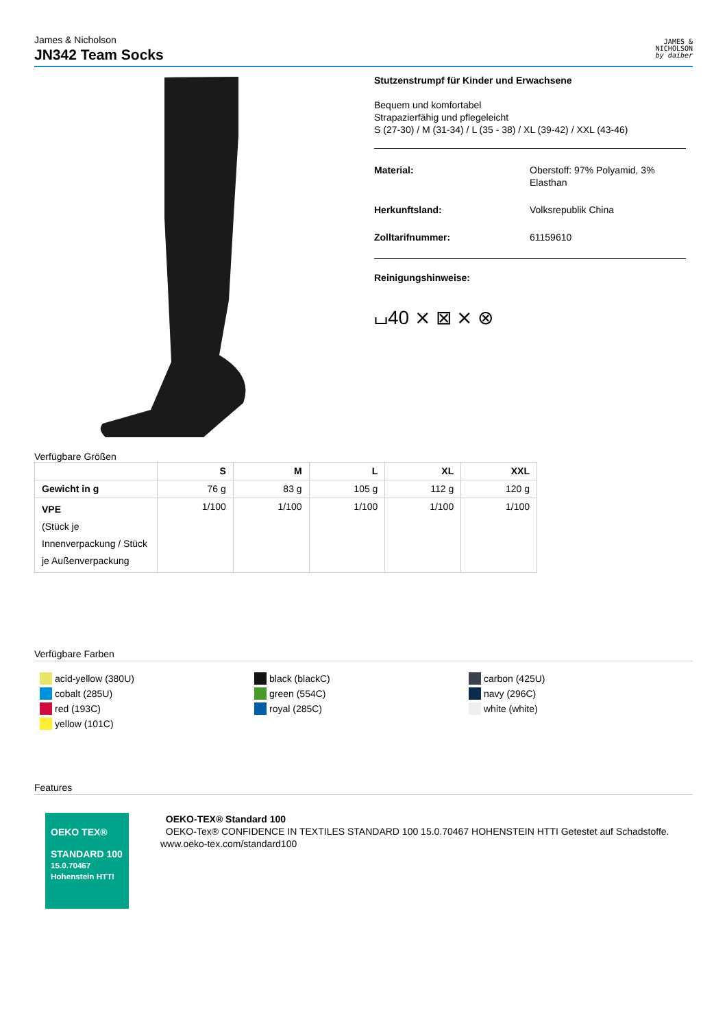James & Nicholson
JN342 Team Socks
JAMES &
NICHOLSON
by daiber
Stutzenstrumpf für Kinder und Erwachsene
Bequem und komfortabel
Strapazierfähig und pflegeleicht
S (27-30) / M (31-34) / L (35 - 38) / XL (39-42) / XXL (43-46)
Material: Oberstoff: 97% Polyamid, 3%
Elasthan
Herkunftsland: Volksrepublik China
Zolltarifnummer: 61159610
Reinigungshinweise:
⌴40 ⨯ ⊠ ⨯ ⊗
Verfügbare Größen
| | S | M | L | XL | XXL |
| --- | --- | --- | --- | --- | --- |
| Gewicht in g | 76 g | 83 g | 105 g | 112 g | 120 g |
| VPE (Stück je Innenverpackung / Stück je Außenverpackung | 1/100 | 1/100 | 1/100 | 1/100 | 1/100 |
Verfügbare Farben
acid-yellow (380U)
cobalt (285U)
red (193C)
yellow (101C)
black (blackC)
green (554C)
royal (285C)
carbon (425U)
navy (296C)
white (white)
Features
OEKO TEX®
STANDARD 100
15.0.70467 Hohenstein HTTI
OEKO-TEX® Standard 100
OEKO-Tex® CONFIDENCE IN TEXTILES STANDARD 100 15.0.70467 HOHENSTEIN HTTI Getestet auf Schadstoffe. www.oeko-tex.com/standard100